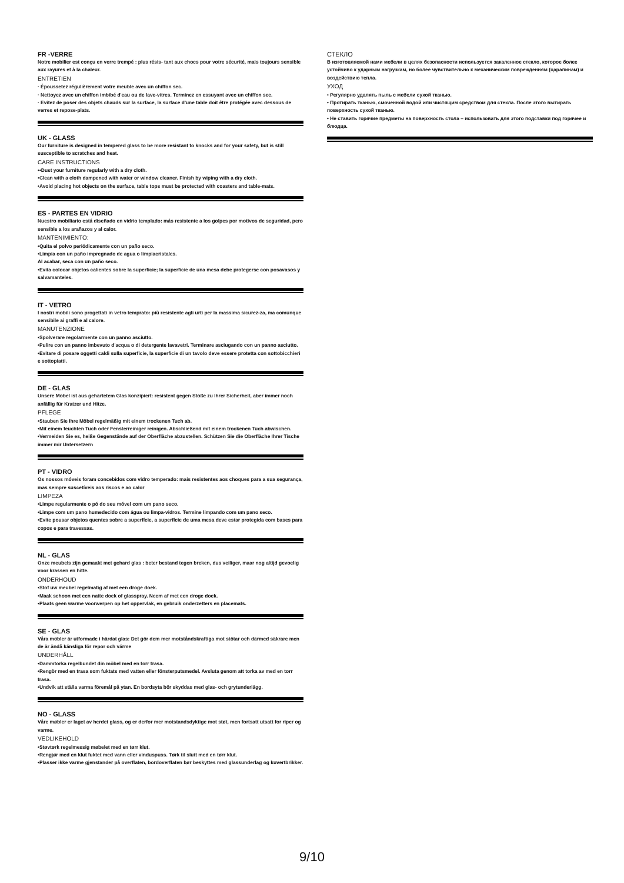FR -VERRE
Notre mobilier est conçu en verre trempé : plus résis- tant aux chocs pour votre sécurité, mais toujours sensible aux rayures et à la chaleur.
ENTRETIEN
· Époussetez régulièrement votre meuble avec un chiffon sec.
· Nettoyez avec un chiffon imbibé d'eau ou de lave-vitres. Terminez en essuyant avec un chiffon sec.
· Evitez de poser des objets chauds sur la surface, la surface d'une table doit être protégée avec dessous de verres et repose-plats.
UK - GLASS
Our furniture is designed in tempered glass to be more resistant to knocks and for your safety, but is still susceptible to scratches and heat.
CARE INSTRUCTIONS
••Dust your furniture regularly with a dry cloth.
•Clean with a cloth dampened with water or window cleaner. Finish by wiping with a dry cloth.
•Avoid placing hot objects on the surface, table tops must be protected with coasters and table-mats.
ES - PARTES EN VIDRIO
Nuestro mobiliario está diseñado en vidrio templado: más resistente a los golpes por motivos de seguridad, pero sensible a los arañazos y al calor.
MANTENIMIENTO:
•Quita el polvo periódicamente con un paño seco.
•Limpia con un paño impregnado de agua o limpiacristales.
Al acabar, seca con un paño seco.
•Evita colocar objetos calientes sobre la superficie; la superficie de una mesa debe protegerse con posavasos y salvamanteles.
IT - VETRO
I nostri mobili sono progettati in vetro temprato: più resistente agli urti per la massima sicurez-za, ma comunque sensibile ai graffi e al calore.
MANUTENZIONE
•Spolverare regolarmente con un panno asciutto.
•Pulire con un panno imbevuto d'acqua o di detergente lavavetri. Terminare asciugando con un panno asciutto.
•Evitare di posare oggetti caldi sulla superficie, la superficie di un tavolo deve essere protetta con sottobicchieri e sottopiatti.
DE - GLAS
Unsere Möbel ist aus gehärtetem Glas konzipiert: resistent gegen Stöße zu Ihrer Sicherheit, aber immer noch anfällig für Kratzer und Hitze.
PFLEGE
•Stauben Sie Ihre Möbel regelmäßig mit einem trockenen Tuch ab.
•Mit einem feuchten Tuch oder Fensterreiniger reinigen. Abschließend mit einem trockenen Tuch abwischen.
•Vermeiden Sie es, heiße Gegenstände auf der Oberfläche abzustellen. Schützen Sie die Oberfläche Ihrer Tische immer mir Untersetzern
PT - VIDRO
Os nossos móveis foram concebidos com vidro temperado: mais resistentes aos choques para a sua segurança, mas sempre suscetíveis aos riscos e ao calor
LIMPEZA
•Limpe regularmente o pó do seu móvel com um pano seco.
•Limpe com um pano humedecido com água ou limpa-vidros. Termine limpando com um pano seco.
•Evite pousar objetos quentes sobre a superfície, a superfície de uma mesa deve estar protegida com bases para copos e para travessas.
NL - GLAS
Onze meubels zijn gemaakt met gehard glas : beter bestand tegen breken, dus veiliger, maar nog altijd gevoelig voor krassen en hitte.
ONDERHOUD
•Stof uw meubel regelmatig af met een droge doek.
•Maak schoon met een natte doek of glasspray. Neem af met een droge doek.
•Plaats geen warme voorwerpen op het oppervlak, en gebruik onderzetters en placemats.
SE - GLAS
Våra möbler är utformade i härdat glas: Det gör dem mer motståndskraftiga mot stötar och därmed säkrare men de är ändå känsliga för repor och värme
UNDERHÅLL
•Dammtorka regelbundet din möbel med en torr trasa.
•Rengör med en trasa som fuktats med vatten eller fönsterputsmedel. Avsluta genom att torka av med en torr trasa.
•Undvik att ställa varma föremål på ytan. En bordsyta bör skyddas med glas- och grytunderlägg.
NO - GLASS
Våre møbler er laget av herdet glass, og er derfor mer motstandsdyktige mot støt, men fortsatt utsatt for riper og varme.
VEDLIKEHOLD
•Støvtørk regelmessig møbelet med en tørr klut.
•Rengjør med en klut fuktet med vann eller vinduspuss. Tørk til slutt med en tørr klut.
•Plasser ikke varme gjenstander på overflaten, bordoverflaten bør beskyttes med glassunderlag og kuvertbrikker.
СТЕКЛО
В изготовляемой нами мебели в целях безопасности используется закаленное стекло, которое более устойчиво к ударным нагрузкам, но более чувствительно к механическим повреждениям (царапинам) и воздействию тепла.
УХОД
• Регулярно удалять пыль с мебели сухой тканью.
• Протирать тканью, смоченной водой или чистящим средством для стекла. После этого вытирать поверхность сухой тканью.
• Не ставить горячие предметы на поверхность стола – использовать для этого подставки под горячее и блюдца.
9/10